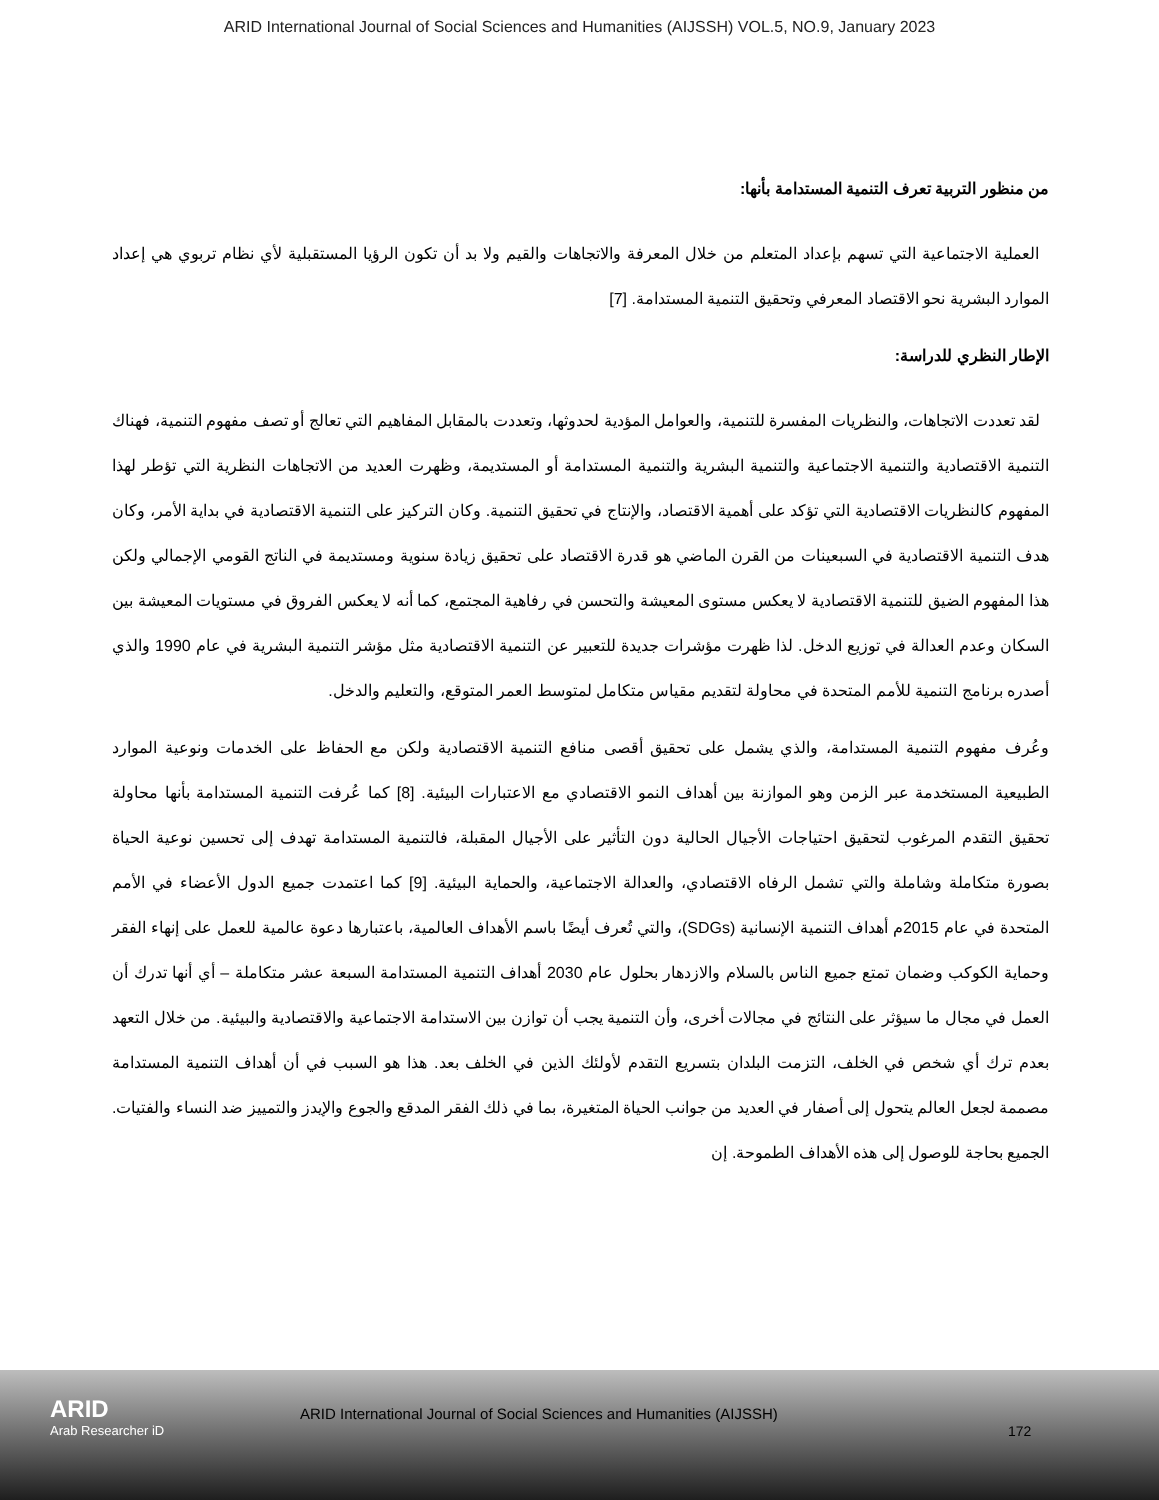ARID International Journal of Social Sciences and Humanities (AIJSSH) VOL.5, NO.9, January 2023
من منظور التربية تعرف التنمية المستدامة بأنها:
العملية الاجتماعية التي تسهم بإعداد المتعلم من خلال المعرفة والاتجاهات والقيم ولا بد أن تكون الرؤيا المستقبلية لأي نظام تربوي هي إعداد الموارد البشرية نحو الاقتصاد المعرفي وتحقيق التنمية المستدامة. [7]
الإطار النظري للدراسة:
لقد تعددت الاتجاهات، والنظريات المفسرة للتنمية، والعوامل المؤدية لحدوثها، وتعددت بالمقابل المفاهيم التي تعالج أو تصف مفهوم التنمية، فهناك التنمية الاقتصادية والتنمية الاجتماعية والتنمية البشرية والتنمية المستدامة أو المستديمة، وظهرت العديد من الاتجاهات النظرية التي تؤطر لهذا المفهوم كالنظريات الاقتصادية التي تؤكد على أهمية الاقتصاد، والإنتاج في تحقيق التنمية. وكان التركيز على التنمية الاقتصادية في بداية الأمر، وكان هدف التنمية الاقتصادية في السبعينات من القرن الماضي هو قدرة الاقتصاد على تحقيق زيادة سنوية ومستديمة في الناتج القومي الإجمالي ولكن هذا المفهوم الضيق للتنمية الاقتصادية لا يعكس مستوى المعيشة والتحسن في رفاهية المجتمع، كما أنه لا يعكس الفروق في مستويات المعيشة بين السكان وعدم العدالة في توزيع الدخل. لذا ظهرت مؤشرات جديدة للتعبير عن التنمية الاقتصادية مثل مؤشر التنمية البشرية في عام 1990 والذي أصدره برنامج التنمية للأمم المتحدة في محاولة لتقديم مقياس متكامل لمتوسط العمر المتوقع، والتعليم والدخل.
وعُرف مفهوم التنمية المستدامة، والذي يشمل على تحقيق أقصى منافع التنمية الاقتصادية ولكن مع الحفاظ على الخدمات ونوعية الموارد الطبيعية المستخدمة عبر الزمن وهو الموازنة بين أهداف النمو الاقتصادي مع الاعتبارات البيئية. [8] كما عُرفت التنمية المستدامة بأنها محاولة تحقيق التقدم المرغوب لتحقيق احتياجات الأجيال الحالية دون التأثير على الأجيال المقبلة، فالتنمية المستدامة تهدف إلى تحسين نوعية الحياة بصورة متكاملة وشاملة والتي تشمل الرفاه الاقتصادي، والعدالة الاجتماعية، والحماية البيئية. [9] كما اعتمدت جميع الدول الأعضاء في الأمم المتحدة في عام 2015م أهداف التنمية الإنسانية (SDGs)، والتي تُعرف أيضًا باسم الأهداف العالمية، باعتبارها دعوة عالمية للعمل على إنهاء الفقر وحماية الكوكب وضمان تمتع جميع الناس بالسلام والازدهار بحلول عام 2030 أهداف التنمية المستدامة السبعة عشر متكاملة – أي أنها تدرك أن العمل في مجال ما سيؤثر على النتائج في مجالات أخرى، وأن التنمية يجب أن توازن بين الاستدامة الاجتماعية والاقتصادية والبيئية. من خلال التعهد بعدم ترك أي شخص في الخلف، التزمت البلدان بتسريع التقدم لأولئك الذين في الخلف بعد. هذا هو السبب في أن أهداف التنمية المستدامة مصممة لجعل العالم يتحول إلى أصفار في العديد من جوانب الحياة المتغيرة، بما في ذلك الفقر المدقع والجوع والإيدز والتمييز ضد النساء والفتيات. الجميع بحاجة للوصول إلى هذه الأهداف الطموحة. إن
ARID
Arab Researcher iD
ARID International Journal of Social Sciences and Humanities (AIJSSH)
172